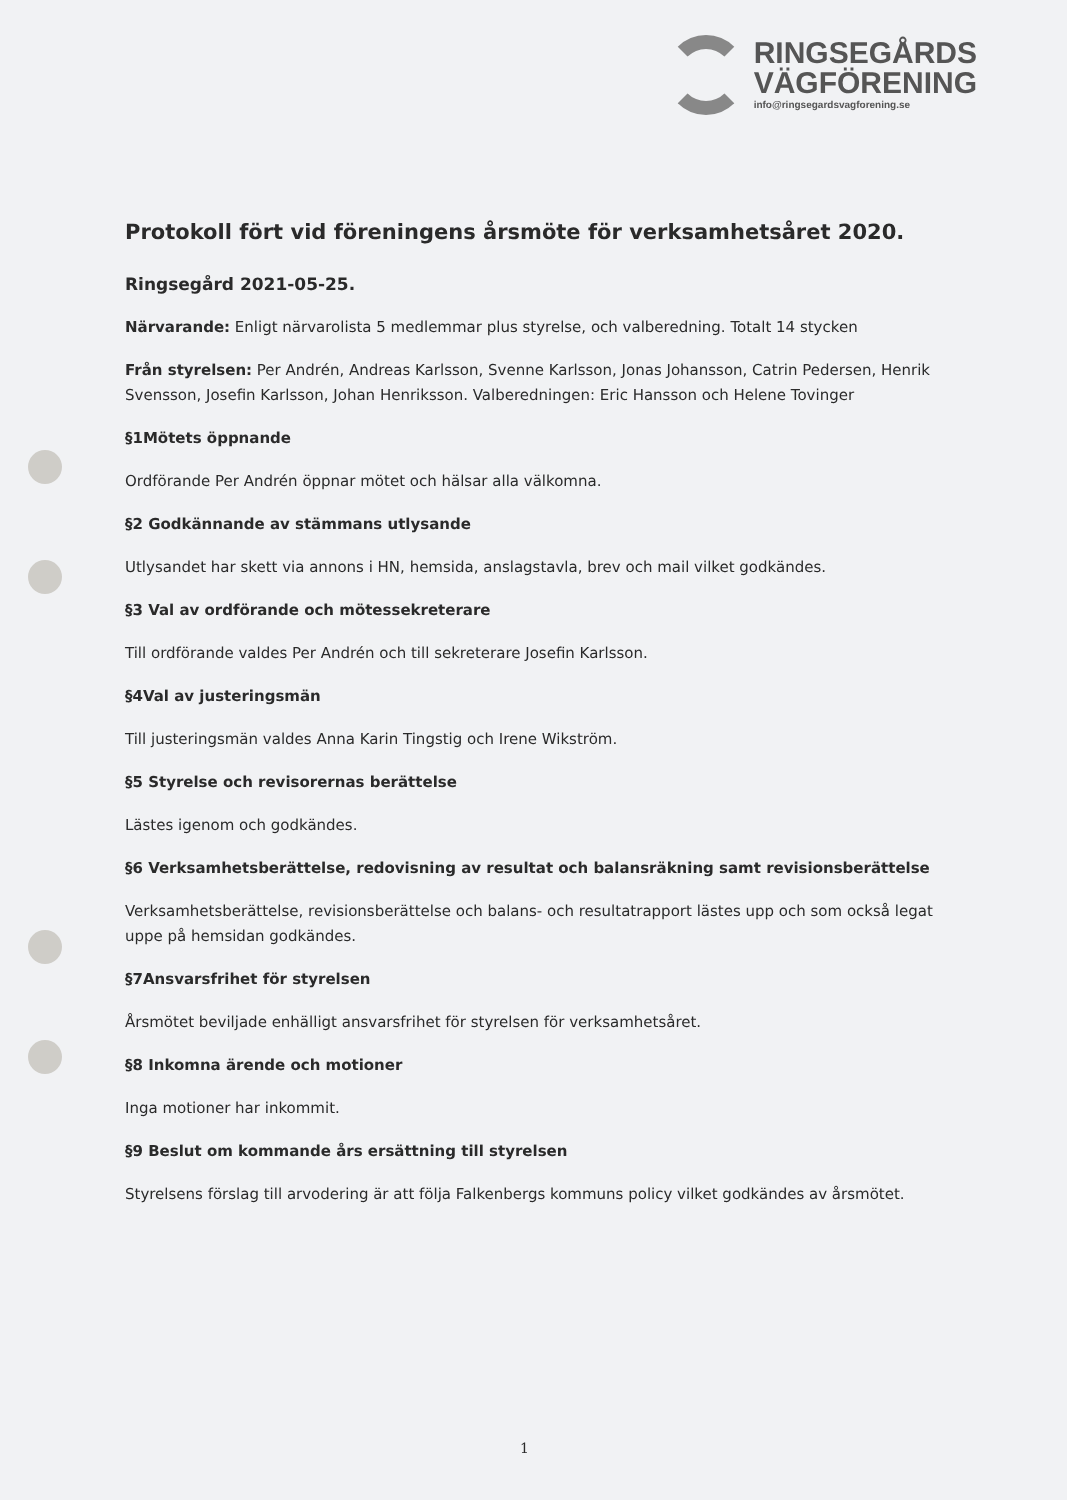RINGSEGÅRDS
VÄGFÖRENING
info@ringsegardsvagforening.se
Protokoll fört vid föreningens årsmöte för verksamhetsåret 2020.
Ringsegård 2021-05-25.
Närvarande: Enligt närvarolista 5 medlemmar plus styrelse, och valberedning. Totalt 14 stycken
Från styrelsen: Per Andrén, Andreas Karlsson, Svenne Karlsson, Jonas Johansson, Catrin Pedersen, Henrik Svensson, Josefin Karlsson, Johan Henriksson. Valberedningen: Eric Hansson och Helene Tovinger
§1Mötets öppnande
Ordförande Per Andrén öppnar mötet och hälsar alla välkomna.
§2 Godkännande av stämmans utlysande
Utlysandet har skett via annons i HN, hemsida, anslagstavla, brev och mail vilket godkändes.
§3 Val av ordförande och mötessekreterare
Till ordförande valdes Per Andrén och till sekreterare Josefin Karlsson.
§4Val av justeringsmän
Till justeringsmän valdes Anna Karin Tingstig och Irene Wikström.
§5 Styrelse och revisorernas berättelse
Lästes igenom och godkändes.
§6 Verksamhetsberättelse, redovisning av resultat och balansräkning samt revisionsberättelse
Verksamhetsberättelse, revisionsberättelse och balans- och resultatrapport lästes upp och som också legat uppe på hemsidan godkändes.
§7Ansvarsfrihet för styrelsen
Årsmötet beviljade enhälligt ansvarsfrihet för styrelsen för verksamhetsåret.
§8 Inkomna ärende och motioner
Inga motioner har inkommit.
§9 Beslut om kommande års ersättning till styrelsen
Styrelsens förslag till arvodering är att följa Falkenbergs kommuns policy vilket godkändes av årsmötet.
1